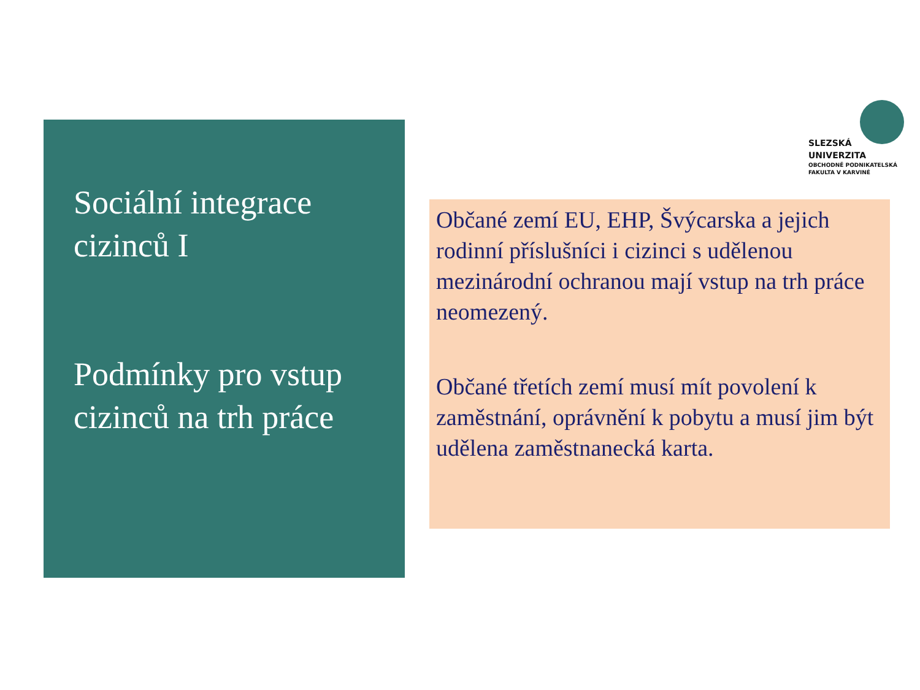Sociální integrace cizinců I
Podmínky pro vstup cizinců na trh práce
SLEZSKÁ
UNIVERZITA
OBCHODNĚ PODNIKATELSKÁ
FAKULTA V KARVINÉ
Občané zemí EU, EHP, Švýcarska a jejich rodinní příslušníci i cizinci s udělenou mezinárodní ochranou mají vstup na trh práce neomezený.
Občané třetích zemí musí mít povolení k zaměstnání, oprávnění k pobytu a musí jim být udělena zaměstnanecká karta.